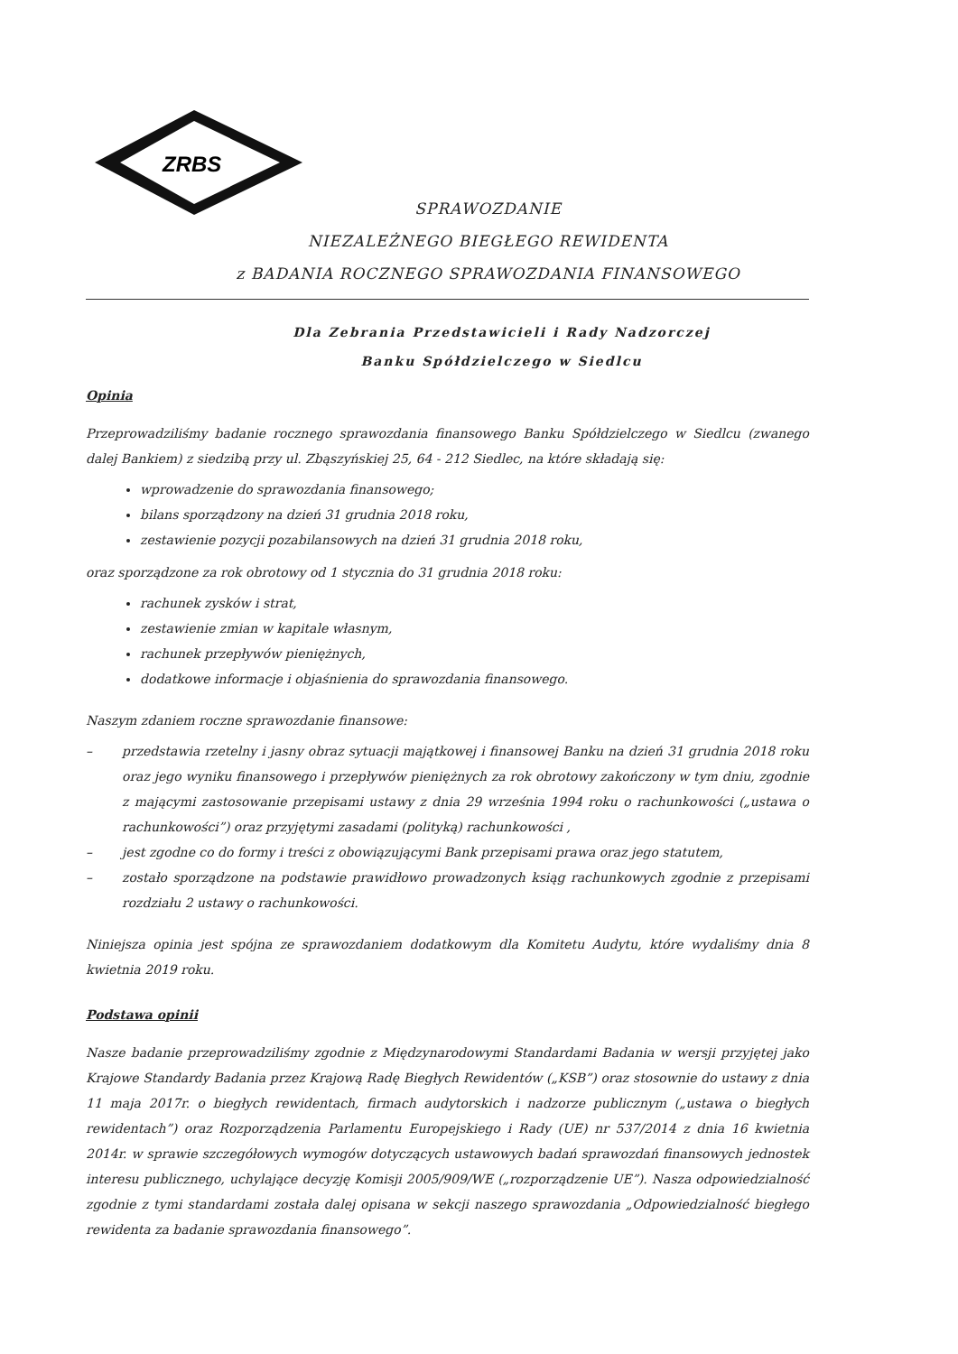ZRBS
SPRAWOZDANIE
NIEZALEŻNEGO BIEGŁEGO REWIDENTA
z BADANIA ROCZNEGO SPRAWOZDANIA FINANSOWEGO
Dla Zebrania Przedstawicieli i Rady Nadzorczej
Banku Spółdzielczego w Siedlcu
Opinia
Przeprowadziliśmy badanie rocznego sprawozdania finansowego Banku Spółdzielczego w Siedlcu (zwanego dalej Bankiem) z siedzibą przy ul. Zbąszyńskiej 25, 64 - 212 Siedlec, na które składają się:
wprowadzenie do sprawozdania finansowego;
bilans sporządzony na dzień 31 grudnia 2018 roku,
zestawienie pozycji pozabilansowych na dzień 31 grudnia 2018 roku,
oraz sporządzone za rok obrotowy od 1 stycznia do 31 grudnia 2018 roku:
rachunek zysków i strat,
zestawienie zmian w kapitale własnym,
rachunek przepływów pieniężnych,
dodatkowe informacje i objaśnienia do sprawozdania finansowego.
Naszym zdaniem roczne sprawozdanie finansowe:
– przedstawia rzetelny i jasny obraz sytuacji majątkowej i finansowej Banku na dzień 31 grudnia 2018 roku oraz jego wyniku finansowego i przepływów pieniężnych za rok obrotowy zakończony w tym dniu, zgodnie z mającymi zastosowanie przepisami ustawy z dnia 29 września 1994 roku o rachunkowości („ustawa o rachunkowości”) oraz przyjętymi zasadami (polityką) rachunkowości ,
– jest zgodne co do formy i treści z obowiązującymi Bank przepisami prawa oraz jego statutem,
– zostało sporządzone na podstawie prawidłowo prowadzonych ksiąg rachunkowych zgodnie z przepisami rozdziału 2 ustawy o rachunkowości.
Niniejsza opinia jest spójna ze sprawozdaniem dodatkowym dla Komitetu Audytu, które wydaliśmy dnia 8 kwietnia 2019 roku.
Podstawa opinii
Nasze badanie przeprowadziliśmy zgodnie z Międzynarodowymi Standardami Badania w wersji przyjętej jako Krajowe Standardy Badania przez Krajową Radę Biegłych Rewidentów („KSB”) oraz stosownie do ustawy z dnia 11 maja 2017r. o biegłych rewidentach, firmach audytorskich i nadzorze publicznym („ustawa o biegłych rewidentach”) oraz Rozporządzenia Parlamentu Europejskiego i Rady (UE) nr 537/2014 z dnia 16 kwietnia 2014r. w sprawie szczegółowych wymogów dotyczących ustawowych badań sprawozdań finansowych jednostek interesu publicznego, uchylające decyzję Komisji 2005/909/WE („rozporządzenie UE”). Nasza odpowiedzialność zgodnie z tymi standardami została dalej opisana w sekcji naszego sprawozdania „Odpowiedzialność biegłego rewidenta za badanie sprawozdania finansowego”.